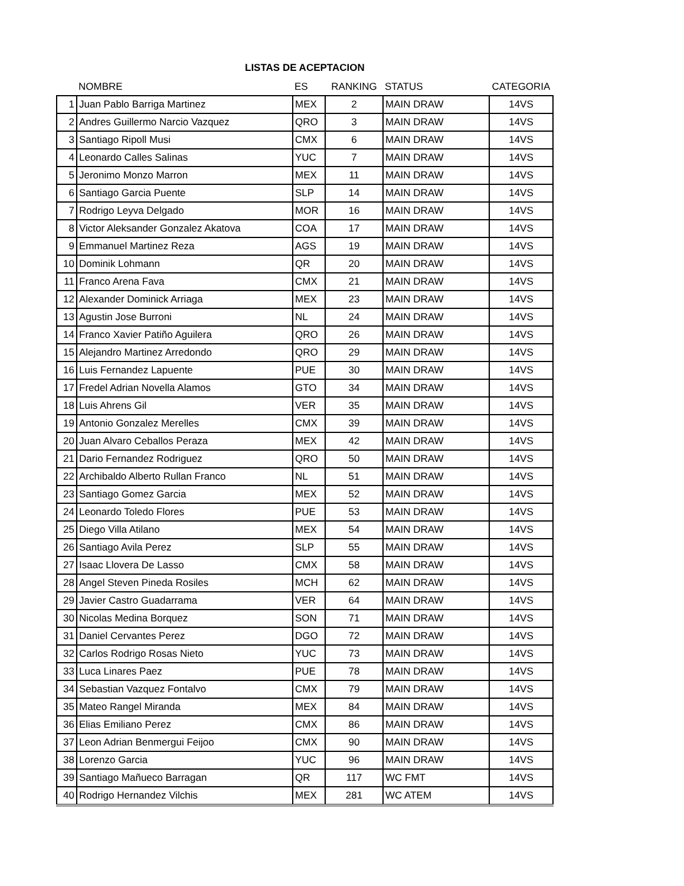LISTAS DE ACEPTACION
| | NOMBRE | ES | RANKING | STATUS | CATEGORIA |
| --- | --- | --- | --- | --- | --- |
| 1 | Juan Pablo Barriga Martinez | MEX | 2 | MAIN DRAW | 14VS |
| 2 | Andres Guillermo Narcio Vazquez | QRO | 3 | MAIN DRAW | 14VS |
| 3 | Santiago Ripoll Musi | CMX | 6 | MAIN DRAW | 14VS |
| 4 | Leonardo Calles Salinas | YUC | 7 | MAIN DRAW | 14VS |
| 5 | Jeronimo Monzo Marron | MEX | 11 | MAIN DRAW | 14VS |
| 6 | Santiago Garcia Puente | SLP | 14 | MAIN DRAW | 14VS |
| 7 | Rodrigo Leyva Delgado | MOR | 16 | MAIN DRAW | 14VS |
| 8 | Victor Aleksander Gonzalez Akatova | COA | 17 | MAIN DRAW | 14VS |
| 9 | Emmanuel Martinez Reza | AGS | 19 | MAIN DRAW | 14VS |
| 10 | Dominik Lohmann | QR | 20 | MAIN DRAW | 14VS |
| 11 | Franco Arena Fava | CMX | 21 | MAIN DRAW | 14VS |
| 12 | Alexander Dominick Arriaga | MEX | 23 | MAIN DRAW | 14VS |
| 13 | Agustin Jose Burroni | NL | 24 | MAIN DRAW | 14VS |
| 14 | Franco Xavier Patiño Aguilera | QRO | 26 | MAIN DRAW | 14VS |
| 15 | Alejandro Martinez Arredondo | QRO | 29 | MAIN DRAW | 14VS |
| 16 | Luis Fernandez Lapuente | PUE | 30 | MAIN DRAW | 14VS |
| 17 | Fredel Adrian Novella Alamos | GTO | 34 | MAIN DRAW | 14VS |
| 18 | Luis Ahrens Gil | VER | 35 | MAIN DRAW | 14VS |
| 19 | Antonio Gonzalez Merelles | CMX | 39 | MAIN DRAW | 14VS |
| 20 | Juan Alvaro Ceballos Peraza | MEX | 42 | MAIN DRAW | 14VS |
| 21 | Dario Fernandez Rodriguez | QRO | 50 | MAIN DRAW | 14VS |
| 22 | Archibaldo Alberto Rullan Franco | NL | 51 | MAIN DRAW | 14VS |
| 23 | Santiago Gomez Garcia | MEX | 52 | MAIN DRAW | 14VS |
| 24 | Leonardo Toledo Flores | PUE | 53 | MAIN DRAW | 14VS |
| 25 | Diego Villa Atilano | MEX | 54 | MAIN DRAW | 14VS |
| 26 | Santiago Avila Perez | SLP | 55 | MAIN DRAW | 14VS |
| 27 | Isaac Llovera De Lasso | CMX | 58 | MAIN DRAW | 14VS |
| 28 | Angel Steven Pineda Rosiles | MCH | 62 | MAIN DRAW | 14VS |
| 29 | Javier Castro Guadarrama | VER | 64 | MAIN DRAW | 14VS |
| 30 | Nicolas Medina Borquez | SON | 71 | MAIN DRAW | 14VS |
| 31 | Daniel Cervantes Perez | DGO | 72 | MAIN DRAW | 14VS |
| 32 | Carlos Rodrigo Rosas Nieto | YUC | 73 | MAIN DRAW | 14VS |
| 33 | Luca Linares Paez | PUE | 78 | MAIN DRAW | 14VS |
| 34 | Sebastian Vazquez Fontalvo | CMX | 79 | MAIN DRAW | 14VS |
| 35 | Mateo Rangel Miranda | MEX | 84 | MAIN DRAW | 14VS |
| 36 | Elias Emiliano Perez | CMX | 86 | MAIN DRAW | 14VS |
| 37 | Leon Adrian Benmergui Feijoo | CMX | 90 | MAIN DRAW | 14VS |
| 38 | Lorenzo Garcia | YUC | 96 | MAIN DRAW | 14VS |
| 39 | Santiago Mañueco Barragan | QR | 117 | WC FMT | 14VS |
| 40 | Rodrigo Hernandez Vilchis | MEX | 281 | WC ATEM | 14VS |